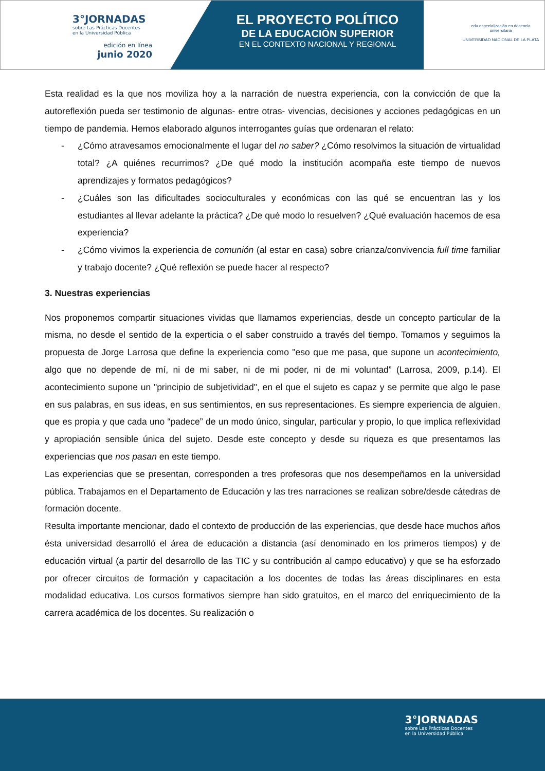3°JORNADAS
sobre Las Prácticas Docentes
en la Universidad Pública
edición en línea
junio 2020
EL PROYECTO POLÍTICO
DE LA EDUCACIÓN SUPERIOR
EN EL CONTEXTO NACIONAL Y REGIONAL
edu especialización en docencia universitaria
UNIVERSIDAD NACIONAL DE LA PLATA
Esta realidad es la que nos moviliza hoy a la narración de nuestra experiencia, con la convicción de que la autoreflexión pueda ser testimonio de algunas- entre otras- vivencias, decisiones y acciones pedagógicas en un tiempo de pandemia. Hemos elaborado algunos interrogantes guías que ordenaran el relato:
- ¿Cómo atravesamos emocionalmente el lugar del no saber? ¿Cómo resolvimos la situación de virtualidad total? ¿A quiénes recurrimos? ¿De qué modo la institución acompaña este tiempo de nuevos aprendizajes y formatos pedagógicos?
- ¿Cuáles son las dificultades socioculturales y económicas con las qué se encuentran las y los estudiantes al llevar adelante la práctica? ¿De qué modo lo resuelven? ¿Qué evaluación hacemos de esa experiencia?
- ¿Cómo vivimos la experiencia de comunión (al estar en casa) sobre crianza/convivencia full time familiar y trabajo docente? ¿Qué reflexión se puede hacer al respecto?
3. Nuestras experiencias
Nos proponemos compartir situaciones vividas que llamamos experiencias, desde un concepto particular de la misma, no desde el sentido de la experticia o el saber construido a través del tiempo. Tomamos y seguimos la propuesta de Jorge Larrosa que define la experiencia como "eso que me pasa, que supone un acontecimiento, algo que no depende de mí, ni de mi saber, ni de mi poder, ni de mi voluntad” (Larrosa, 2009, p.14). El acontecimiento supone un "principio de subjetividad", en el que el sujeto es capaz y se permite que algo le pase en sus palabras, en sus ideas, en sus sentimientos, en sus representaciones. Es siempre experiencia de alguien, que es propia y que cada uno “padece” de un modo único, singular, particular y propio, lo que implica reflexividad y apropiación sensible única del sujeto. Desde este concepto y desde su riqueza es que presentamos las experiencias que nos pasan en este tiempo.
Las experiencias que se presentan, corresponden a tres profesoras que nos desempeñamos en la universidad pública. Trabajamos en el Departamento de Educación y las tres narraciones se realizan sobre/desde cátedras de formación docente.
Resulta importante mencionar, dado el contexto de producción de las experiencias, que desde hace muchos años ésta universidad desarrolló el área de educación a distancia (así denominado en los primeros tiempos) y de educación virtual (a partir del desarrollo de las TIC y su contribución al campo educativo) y que se ha esforzado por ofrecer circuitos de formación y capacitación a los docentes de todas las áreas disciplinares en esta modalidad educativa. Los cursos formativos siempre han sido gratuitos, en el marco del enriquecimiento de la carrera académica de los docentes. Su realización o
3°JORNADAS
sobre Las Prácticas Docentes
en la Universidad Pública